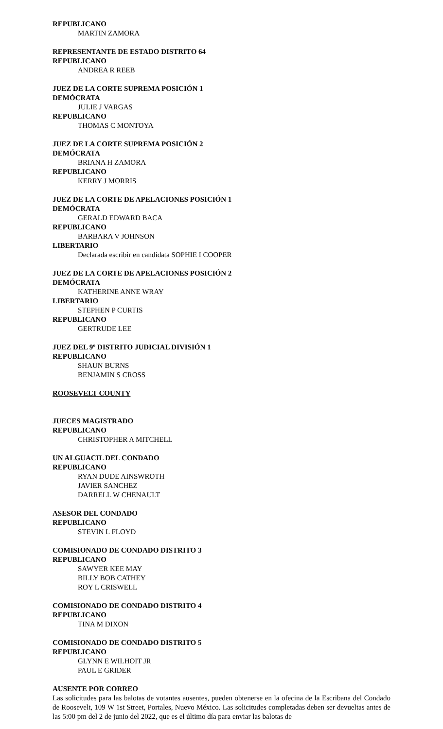REPUBLICANO
MARTIN ZAMORA
REPRESENTANTE DE ESTADO DISTRITO 64
REPUBLICANO
ANDREA R REEB
JUEZ DE LA CORTE SUPREMA POSICIÓN 1
DEMÓCRATA
JULIE J VARGAS
REPUBLICANO
THOMAS C MONTOYA
JUEZ DE LA CORTE SUPREMA POSICIÓN 2
DEMÓCRATA
BRIANA H ZAMORA
REPUBLICANO
KERRY J MORRIS
JUEZ DE LA CORTE DE APELACIONES POSICIÓN 1
DEMÓCRATA
GERALD EDWARD BACA
REPUBLICANO
BARBARA V JOHNSON
LIBERTARIO
Declarada escribir en candidata SOPHIE I COOPER
JUEZ DE LA CORTE DE APELACIONES POSICIÓN 2
DEMÓCRATA
KATHERINE ANNE WRAY
LIBERTARIO
STEPHEN P CURTIS
REPUBLICANO
GERTRUDE LEE
JUEZ DEL 9º DISTRITO JUDICIAL DIVISIÓN 1
REPUBLICANO
SHAUN BURNS
BENJAMIN S CROSS
ROOSEVELT COUNTY
JUECES MAGISTRADO
REPUBLICANO
CHRISTOPHER A MITCHELL
UN ALGUACIL DEL CONDADO
REPUBLICANO
RYAN DUDE AINSWROTH
JAVIER SANCHEZ
DARRELL W CHENAULT
ASESOR DEL CONDADO
REPUBLICANO
STEVIN L FLOYD
COMISIONADO DE CONDADO DISTRITO 3
REPUBLICANO
SAWYER KEE MAY
BILLY BOB CATHEY
ROY L CRISWELL
COMISIONADO DE CONDADO DISTRITO 4
REPUBLICANO
TINA M DIXON
COMISIONADO DE CONDADO DISTRITO 5
REPUBLICANO
GLYNN E WILHOIT JR
PAUL E GRIDER
AUSENTE POR CORREO
Las solicitudes para las balotas de votantes ausentes, pueden obtenerse en la ofecina de la Escribana del Condado de Roosevelt, 109 W 1st Street, Portales, Nuevo México. Las solicitudes completadas deben ser devueltas antes de las 5:00 pm del 2 de junio del 2022, que es el último día para enviar las balotas de